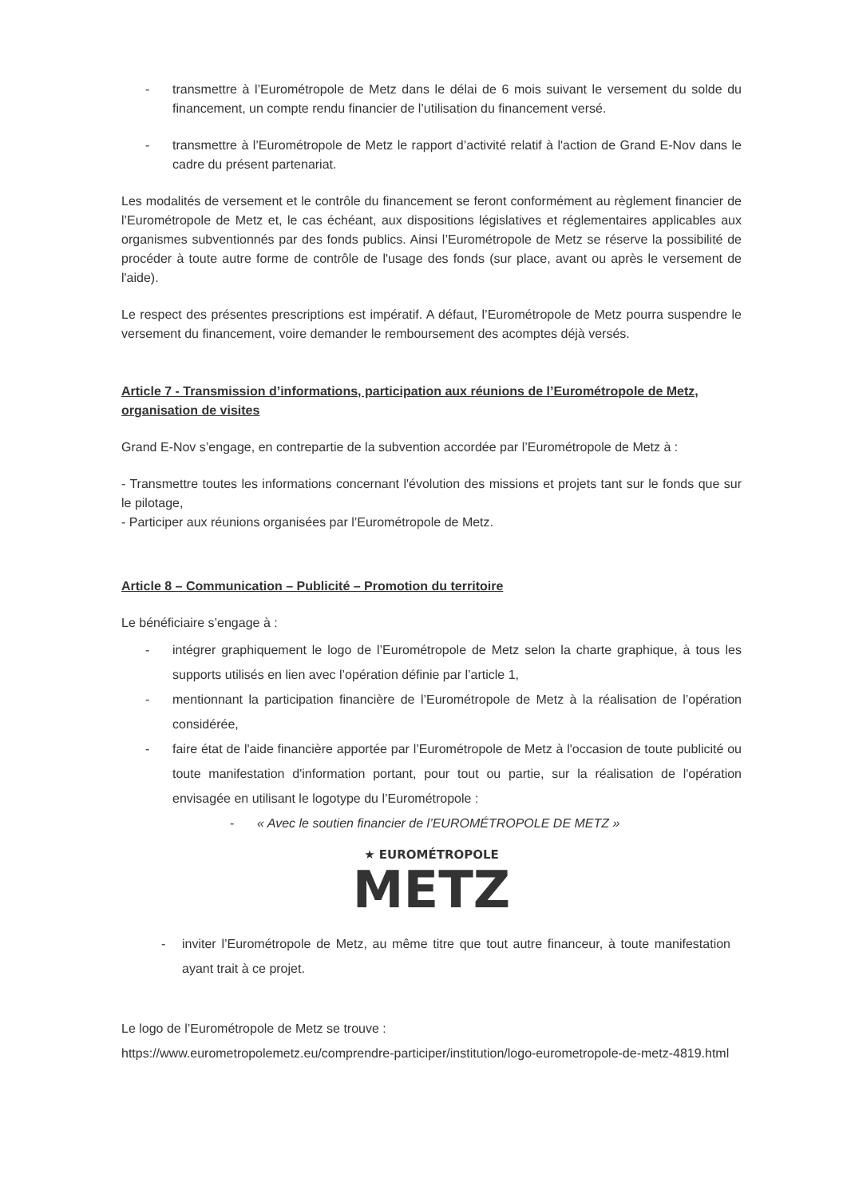- transmettre à l’Eurométropole de Metz dans le délai de 6 mois suivant le versement du solde du financement, un compte rendu financier de l’utilisation du financement versé.
- transmettre à l’Eurométropole de Metz le rapport d’activité relatif à l'action de Grand E-Nov dans le cadre du présent partenariat.
Les modalités de versement et le contrôle du financement se feront conformément au règlement financier de l’Eurométropole de Metz et, le cas échéant, aux dispositions législatives et réglementaires applicables aux organismes subventionnés par des fonds publics. Ainsi l’Eurométropole de Metz se réserve la possibilité de procéder à toute autre forme de contrôle de l'usage des fonds (sur place, avant ou après le versement de l'aide).
Le respect des présentes prescriptions est impératif. A défaut, l’Eurométropole de Metz pourra suspendre le versement du financement, voire demander le remboursement des acomptes déjà versés.
Article 7 - Transmission d’informations, participation aux réunions de l’Eurométropole de Metz, organisation de visites
Grand E-Nov s’engage, en contrepartie de la subvention accordée par l’Eurométropole de Metz à :
- Transmettre toutes les informations concernant l'évolution des missions et projets tant sur le fonds que sur le pilotage,
- Participer aux réunions organisées par l’Eurométropole de Metz.
Article 8 – Communication – Publicité – Promotion du territoire
Le bénéficiaire s’engage à :
- intégrer graphiquement le logo de l’Eurométropole de Metz selon la charte graphique, à tous les supports utilisés en lien avec l’opération définie par l’article 1,
- mentionnant la participation financière de l’Eurométropole de Metz à la réalisation de l’opération considérée,
- faire état de l'aide financière apportée par l’Eurométropole de Metz à l'occasion de toute publicité ou toute manifestation d'information portant, pour tout ou partie, sur la réalisation de l'opération envisagée en utilisant le logotype du l’Eurométropole :
- « Avec le soutien financier de l’EUROMÉTROPOLE DE METZ »
★ EUROMÉTROPOLE
METZ
- inviter l’Eurométropole de Metz, au même titre que tout autre financeur, à toute manifestation ayant trait à ce projet.
Le logo de l’Eurométropole de Metz se trouve :
https://www.eurometropolemetz.eu/comprendre-participer/institution/logo-eurometropole-de-metz-4819.html